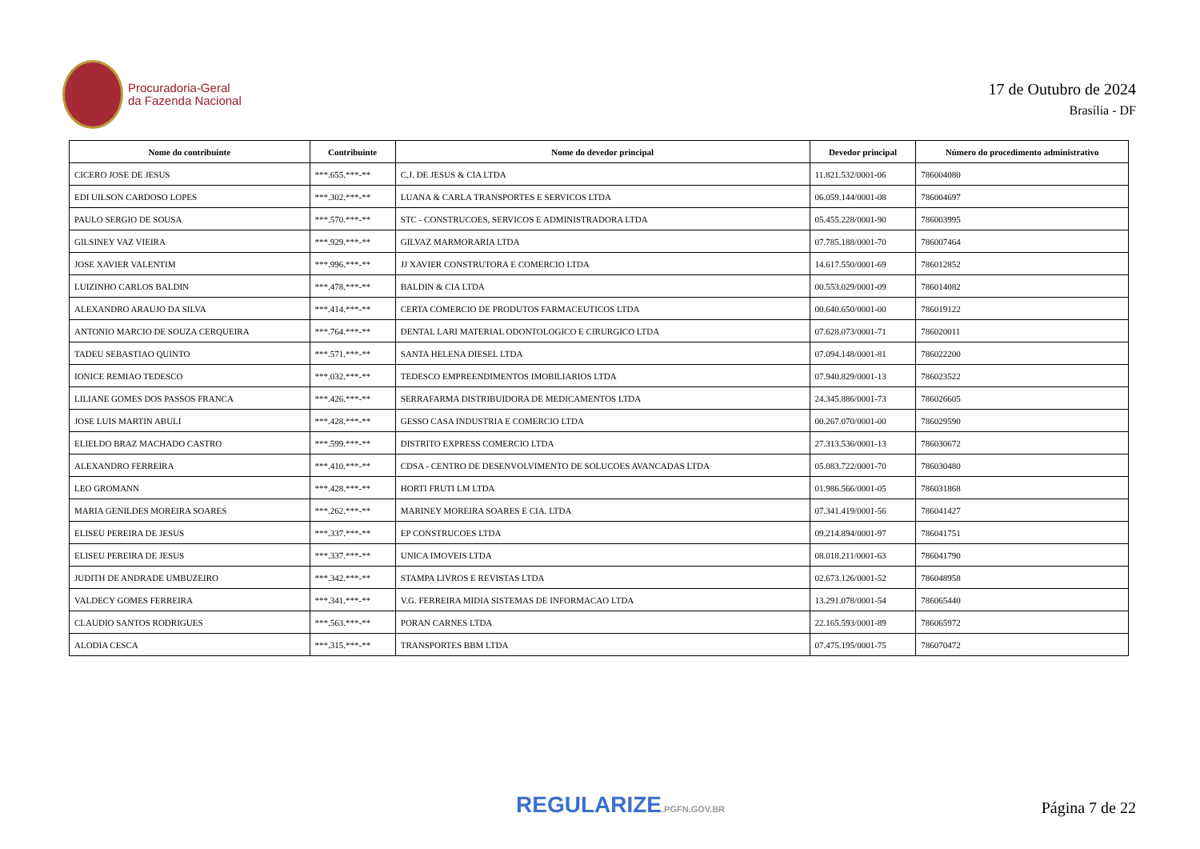Procuradoria-Geral
da Fazenda Nacional
17 de Outubro de 2024
Brasília - DF
| Nome do contribuinte | Contribuinte | Nome do devedor principal | Devedor principal | Número do procedimento administrativo |
| --- | --- | --- | --- | --- |
| CICERO JOSE DE JESUS | ***.655.***-** | C.J. DE JESUS & CIA LTDA | 11.821.532/0001-06 | 786004080 |
| EDI UILSON CARDOSO LOPES | ***.302.***-** | LUANA & CARLA TRANSPORTES E SERVICOS LTDA | 06.059.144/0001-08 | 786004697 |
| PAULO SERGIO DE SOUSA | ***.570.***-** | STC - CONSTRUCOES, SERVICOS E ADMINISTRADORA LTDA | 05.455.228/0001-90 | 786003995 |
| GILSINEY VAZ VIEIRA | ***.929.***-** | GILVAZ MARMORARIA LTDA | 07.785.188/0001-70 | 786007464 |
| JOSE XAVIER VALENTIM | ***.996.***-** | JJ XAVIER CONSTRUTORA E COMERCIO LTDA | 14.617.550/0001-69 | 786012852 |
| LUIZINHO CARLOS BALDIN | ***.478.***-** | BALDIN & CIA LTDA | 00.553.029/0001-09 | 786014082 |
| ALEXANDRO ARAUJO DA SILVA | ***.414.***-** | CERTA COMERCIO DE PRODUTOS FARMACEUTICOS LTDA | 00.640.650/0001-00 | 786019122 |
| ANTONIO MARCIO DE SOUZA CERQUEIRA | ***.764.***-** | DENTAL LARI MATERIAL ODONTOLOGICO E CIRURGICO LTDA | 07.628.073/0001-71 | 786020011 |
| TADEU SEBASTIAO QUINTO | ***.571.***-** | SANTA HELENA DIESEL LTDA | 07.094.148/0001-81 | 786022200 |
| IONICE REMIAO TEDESCO | ***.032.***-** | TEDESCO EMPREENDIMENTOS IMOBILIARIOS LTDA | 07.940.829/0001-13 | 786023522 |
| LILIANE GOMES DOS PASSOS FRANCA | ***.426.***-** | SERRAFARMA DISTRIBUIDORA DE MEDICAMENTOS LTDA | 24.345.886/0001-73 | 786026605 |
| JOSE LUIS MARTIN ABULI | ***.428.***-** | GESSO CASA INDUSTRIA E COMERCIO LTDA | 00.267.070/0001-00 | 786029590 |
| ELIELDO BRAZ MACHADO CASTRO | ***.599.***-** | DISTRITO EXPRESS COMERCIO LTDA | 27.313.536/0001-13 | 786030672 |
| ALEXANDRO FERREIRA | ***.410.***-** | CDSA - CENTRO DE DESENVOLVIMENTO DE SOLUCOES AVANCADAS LTDA | 05.083.722/0001-70 | 786030480 |
| LEO GROMANN | ***.428.***-** | HORTI FRUTI LM LTDA | 01.986.566/0001-05 | 786031868 |
| MARIA GENILDES MOREIRA SOARES | ***.262.***-** | MARINEY MOREIRA SOARES E CIA. LTDA | 07.341.419/0001-56 | 786041427 |
| ELISEU PEREIRA DE JESUS | ***.337.***-** | EP CONSTRUCOES LTDA | 09.214.894/0001-97 | 786041751 |
| ELISEU PEREIRA DE JESUS | ***.337.***-** | UNICA IMOVEIS LTDA | 08.018.211/0001-63 | 786041790 |
| JUDITH DE ANDRADE UMBUZEIRO | ***.342.***-** | STAMPA LIVROS E REVISTAS LTDA | 02.673.126/0001-52 | 786048958 |
| VALDECY GOMES FERREIRA | ***.341.***-** | V.G. FERREIRA MIDIA SISTEMAS DE INFORMACAO LTDA | 13.291.078/0001-54 | 786065440 |
| CLAUDIO SANTOS RODRIGUES | ***.563.***-** | PORAN CARNES LTDA | 22.165.593/0001-89 | 786065972 |
| ALODIA CESCA | ***.315.***-** | TRANSPORTES BBM LTDA | 07.475.195/0001-75 | 786070472 |
REGULARIZE.PGFN.GOV.BR
Página 7 de 22